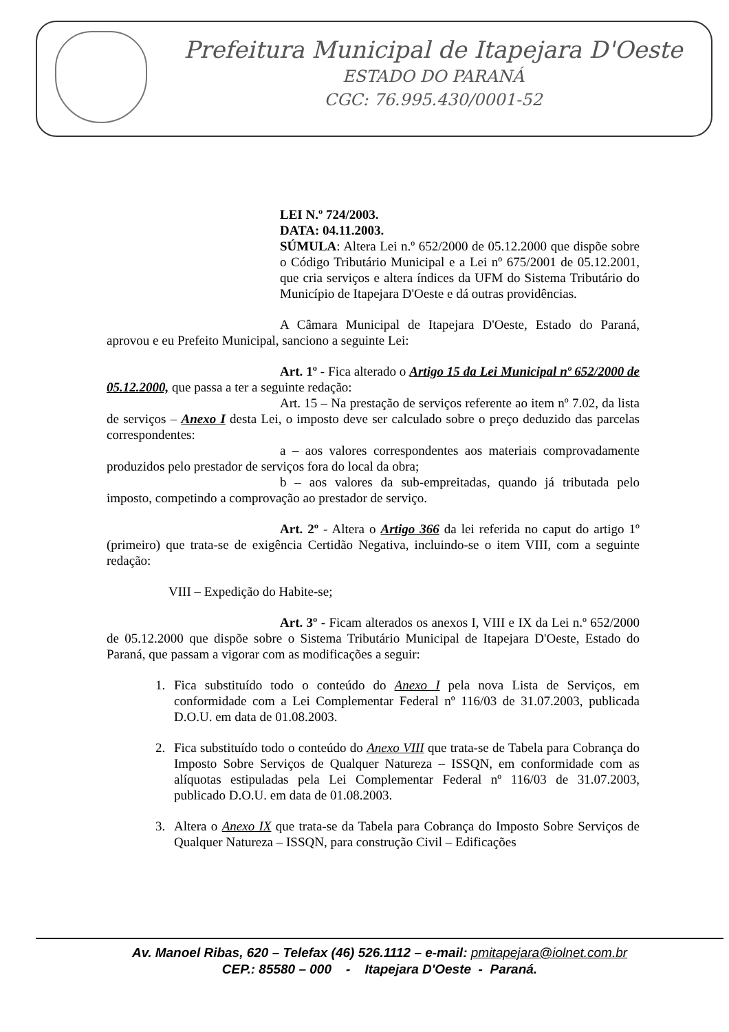Prefeitura Municipal de Itapejara D'Oeste
ESTADO DO PARANÁ
CGC: 76.995.430/0001-52
LEI N.º 724/2003.
DATA: 04.11.2003.
SÚMULA: Altera Lei n.º 652/2000 de 05.12.2000 que dispõe sobre o Código Tributário Municipal e a Lei nº 675/2001 de 05.12.2001, que cria serviços e altera índices da UFM do Sistema Tributário do Município de Itapejara D'Oeste e dá outras providências.
A Câmara Municipal de Itapejara D'Oeste, Estado do Paraná, aprovou e eu Prefeito Municipal, sanciono a seguinte Lei:
Art. 1º - Fica alterado o Artigo 15 da Lei Municipal nº 652/2000 de 05.12.2000, que passa a ter a seguinte redação:
Art. 15 – Na prestação de serviços referente ao item nº 7.02, da lista de serviços – Anexo I desta Lei, o imposto deve ser calculado sobre o preço deduzido das parcelas correspondentes:
a – aos valores correspondentes aos materiais comprovadamente produzidos pelo prestador de serviços fora do local da obra;
b – aos valores da sub-empreitadas, quando já tributada pelo imposto, competindo a comprovação ao prestador de serviço.
Art. 2º - Altera o Artigo 366 da lei referida no caput do artigo 1º (primeiro) que trata-se de exigência Certidão Negativa, incluindo-se o item VIII, com a seguinte redação:
VIII – Expedição do Habite-se;
Art. 3º - Ficam alterados os anexos I, VIII e IX da Lei n.º 652/2000 de 05.12.2000 que dispõe sobre o Sistema Tributário Municipal de Itapejara D'Oeste, Estado do Paraná, que passam a vigorar com as modificações a seguir:
1. Fica substituído todo o conteúdo do Anexo I pela nova Lista de Serviços, em conformidade com a Lei Complementar Federal nº 116/03 de 31.07.2003, publicada D.O.U. em data de 01.08.2003.
2. Fica substituído todo o conteúdo do Anexo VIII que trata-se de Tabela para Cobrança do Imposto Sobre Serviços de Qualquer Natureza – ISSQN, em conformidade com as alíquotas estipuladas pela Lei Complementar Federal nº 116/03 de 31.07.2003, publicado D.O.U. em data de 01.08.2003.
3. Altera o Anexo IX que trata-se da Tabela para Cobrança do Imposto Sobre Serviços de Qualquer Natureza – ISSQN, para construção Civil – Edificações
Av. Manoel Ribas, 620 – Telefax (46) 526.1112 – e-mail: pmitapejara@iolnet.com.br
CEP.: 85580 – 000 - Itapejara D'Oeste - Paraná.